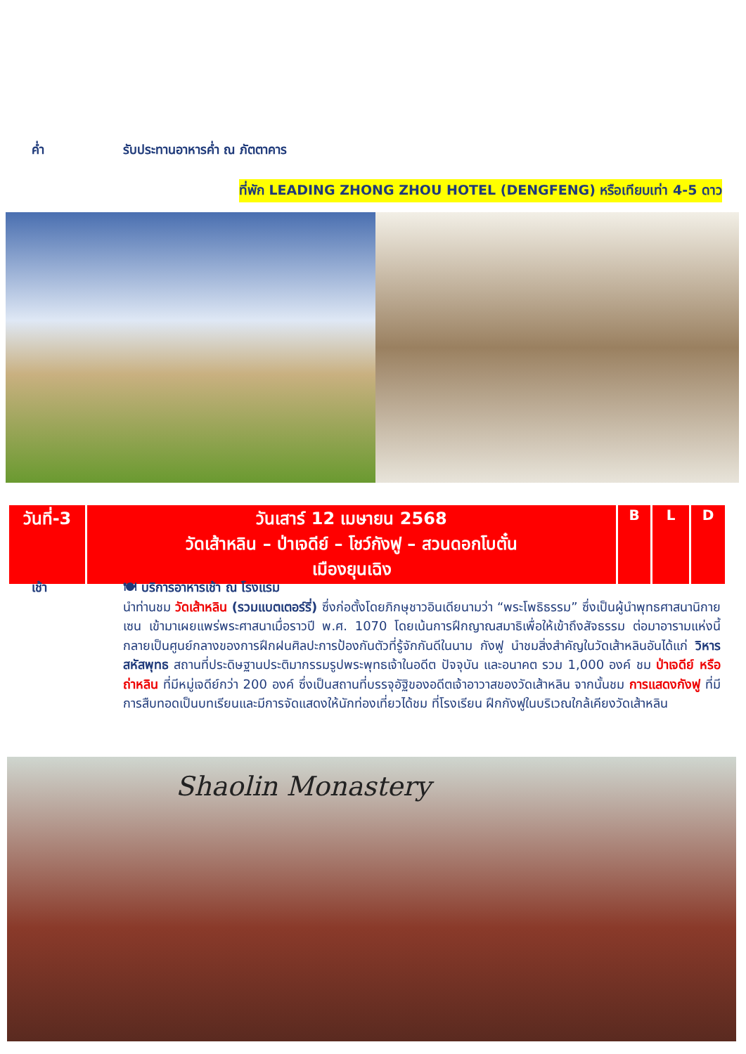ค่ำ รับประทานอาหารค่ำ ณ ภัตตาคาร
ที่พัก LEADING ZHONG ZHOU HOTEL (DENGFENG) หรือเทียบเท่า 4-5 ดาว
| วันที่-3 | วันเสาร์ 12 เมษายน 2568 วัดเส้าหลิน – ป่าเจดีย์ – โชว์กังฟู – สวนดอกโบตั๋น เมืองยุนเฉิง | B | L | D |
เช้า 🍽 บริการอาหารเช้า ณ โรงแรม
นำท่านชม วัดเส้าหลิน (รวมแบตเตอร์รี่) ซึ่งก่อตั้งโดยภิกษุชาวอินเดียนามว่า “พระโพธิธรรม” ซึ่งเป็นผู้นำพุทธศาสนานิกายเซน เข้ามาเผยแพร่พระศาสนาเมื่อราวปี พ.ศ. 1070 โดยเน้นการฝึกญาณสมาธิเพื่อให้เข้าถึงสัจธรรม ต่อมาอารามแห่งนี้กลายเป็นศูนย์กลางของการฝึกฝนศิลปะการป้องกันตัวที่รู้จักกันดีในนาม กังฟู นำชมสิ่งสำคัญในวัดเส้าหลินอันได้แก่ วิหารสหัสพุทธ สถานที่ประดิษฐานประติมากรรมรูปพระพุทธเจ้าในอดีต ปัจจุบัน และอนาคต รวม 1,000 องค์ ชม ป่าเจดีย์ หรือ ถ่าหลิน ที่มีหมู่เจดีย์กว่า 200 องค์ ซึ่งเป็นสถานที่บรรจุอัฐิของอดีตเจ้าอาวาสของวัดเส้าหลิน จากนั้นชม การแสดงกังฟู ที่มีการสืบทอดเป็นบทเรียนและมีการจัดแสดงให้นักท่องเที่ยวได้ชม ที่โรงเรียน ฝึกกังฟูในบริเวณใกล้เคียงวัดเส้าหลิน
Shaolin Monastery